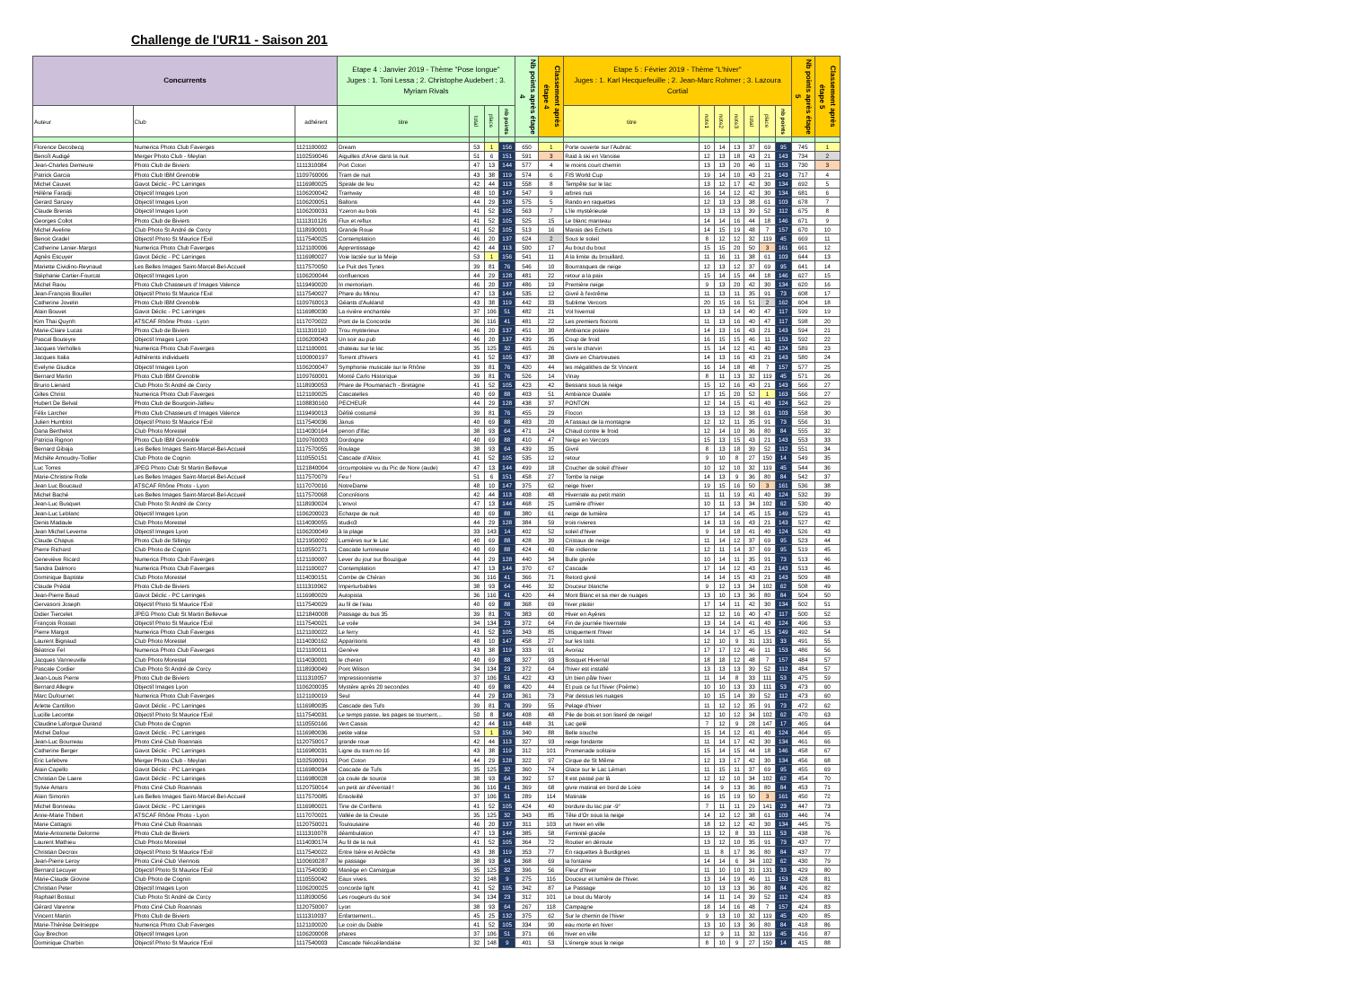Challenge de l'UR11 - Saison 201
| Concurrents | | | Etape 4 : Janvier 2019 - Thème "Pose longue" Juges : 1. Toni Lessa ; 2. Christophe Audebert ; 3. Myriam Rivals | | | | Nb points après étape 4 | Classement après étape 4 | Etape 5 : Février 2019 - Thème "L'hiver" Juges : 1. Karl Hecquefeuille ; 2. Jean-Marc Rohmer ; 3. Lazoura Cortial | | | | | | | Nb points après étape 5 | Classement après étape 5 |
| --- | --- | --- | --- | --- | --- | --- | --- | --- | --- | --- | --- | --- | --- | --- | --- | --- | --- |
| Auteur | Club | adhérent | titre | total | place | nb points | | | titre | note1 | note2 | note3 | total | place | nb points | | |
| Florence Decobecq | Numerica Photo Club Faverges | 1121100002 | Dream | 53 | 1 | 156 | 650 | 1 | Porte ouverte sur l'Aubrac | 10 | 14 | 13 | 37 | 69 | 95 | 745 | 1 |
| Benoît Audigé | Merger Photo Club - Meylan | 1102590046 | Aiguilles d'Arve dans la nuit | 51 | 6 | 151 | 591 | 3 | Raid à ski en Vanoise | 12 | 13 | 18 | 43 | 21 | 143 | 734 | 2 |
| Jean-Charles Demeure | Photo Club de Biviers | 1111310084 | Port Coton | 47 | 13 | 144 | 577 | 4 | le moins court chemin | 13 | 13 | 20 | 46 | 11 | 153 | 730 | 3 |
| Patrick Garcia | Photo Club IBM Grenoble | 1109760006 | Tram de nuit | 43 | 38 | 119 | 574 | 6 | FIS World Cup | 19 | 14 | 10 | 43 | 21 | 143 | 717 | 4 |
| Michel Cauvet | Gavot Déclic - PC Larringes | 1116980025 | Spirale de feu | 42 | 44 | 113 | 558 | 8 | Tempête sur le lac | 13 | 12 | 17 | 42 | 30 | 134 | 692 | 5 |
| Hélène Faradji | Objectif Images Lyon | 1106200042 | Tramway | 48 | 10 | 147 | 547 | 9 | arbres nus | 16 | 14 | 12 | 42 | 30 | 134 | 681 | 6 |
| Gerard Sanzey | Objectif Images Lyon | 1106200051 | Ballons | 44 | 29 | 128 | 575 | 5 | Rando en raquettes | 12 | 13 | 13 | 38 | 61 | 103 | 678 | 7 |
| Claude Brenas | Objectif Images Lyon | 1106200031 | Yzeron au bois | 41 | 52 | 105 | 563 | 7 | L'ile mystérieuse | 13 | 13 | 13 | 39 | 52 | 112 | 675 | 8 |
| Georges Collot | Photo Club de Biviers | 1111310126 | Flux et reflux | 41 | 52 | 105 | 525 | 15 | Le blanc manteau | 14 | 14 | 16 | 44 | 18 | 146 | 671 | 9 |
| Michel Aveline | Club Photo St André de Corcy | 1118930001 | Grande Roue | 41 | 52 | 105 | 513 | 16 | Marais des Echets | 14 | 15 | 19 | 48 | 7 | 157 | 670 | 10 |
| Benoit Gradel | Objectif Photo St Maurice l'Exil | 1117540025 | Contemplation | 46 | 20 | 137 | 624 | 2 | Sous le soleil | 8 | 12 | 12 | 32 | 119 | 45 | 669 | 11 |
| Catherine Lanier-Margot | Numerica Photo Club Faverges | 1121100006 | Apprentissage | 42 | 44 | 113 | 500 | 17 | Au bout du bout | 15 | 15 | 20 | 50 | 3 | 161 | 661 | 12 |
| Agnès Escuyer | Gavot Déclic - PC Larringes | 1116980027 | Voie lactée sur la Meije | 53 | 1 | 156 | 541 | 11 | A la limite du brouillard. | 11 | 16 | 11 | 38 | 61 | 103 | 644 | 13 |
| Mariette Cividino-Reynaud | Les Belles Images Saint-Marcel-Bel-Accueil | 1117570050 | Le Puit des Tynes | 39 | 81 | 76 | 546 | 10 | Bourrasques de neige | 12 | 13 | 12 | 37 | 69 | 95 | 641 | 14 |
| Stéphanie Cartier-Fourcat | Objectif Images Lyon | 1106200044 | confluences | 44 | 29 | 128 | 481 | 22 | retour a la paix | 15 | 14 | 15 | 44 | 18 | 146 | 627 | 15 |
| Michel Raou | Photo Club Chasseurs d' Images Valence | 1119490020 | In memoriam. | 46 | 20 | 137 | 486 | 19 | Première neige | 9 | 13 | 20 | 42 | 30 | 134 | 620 | 16 |
| Jean-François Bouillet | Objectif Photo St Maurice l'Exil | 1117540027 | Phare du Minou | 47 | 13 | 144 | 535 | 12 | Givré à l'extrême | 11 | 13 | 11 | 35 | 91 | 73 | 608 | 17 |
| Catherine Jovelin | Photo Club IBM Grenoble | 1109760013 | Géants d'Aukland | 43 | 38 | 119 | 442 | 33 | Sublime Vercors | 20 | 15 | 16 | 51 | 2 | 162 | 604 | 18 |
| Alain Bouvet | Gavot Déclic - PC Larringes | 1116980030 | La rivière enchantée | 37 | 106 | 51 | 482 | 21 | Vol hivernal | 13 | 13 | 14 | 40 | 47 | 117 | 599 | 19 |
| Kim Thai Quynh | ATSCAF Rhône Photo - Lyon | 1117070022 | Pont de la Concorde | 36 | 116 | 41 | 481 | 22 | Les premiers flocons | 11 | 13 | 16 | 40 | 47 | 117 | 598 | 20 |
| Marie-Claire Lucas | Photo Club de Biviers | 1111310110 | Trou mysterieux | 46 | 20 | 137 | 451 | 30 | Ambiance polaire | 14 | 13 | 16 | 43 | 21 | 143 | 594 | 21 |
| Pascal Bouteyre | Objectif Images Lyon | 1106200043 | Un soir au pub | 46 | 20 | 137 | 439 | 35 | Coup de froid | 16 | 15 | 15 | 46 | 11 | 153 | 592 | 22 |
| Jacques Verholles | Numerica Photo Club Faverges | 1121100001 | chateau sur le lac | 35 | 125 | 32 | 465 | 26 | vers le charvin | 15 | 14 | 12 | 41 | 40 | 124 | 589 | 23 |
| Jacques Italia | Adhérents individuels | 1100000197 | Torrent d'hivers | 41 | 52 | 105 | 437 | 38 | Givre en Chartreuses | 14 | 13 | 16 | 43 | 21 | 143 | 580 | 24 |
| Evelyne Giudice | Objectif Images Lyon | 1106200047 | Symphonie musicale sur le Rhône | 39 | 81 | 76 | 420 | 44 | les mégalithes de St Vincent | 16 | 14 | 18 | 48 | 7 | 157 | 577 | 25 |
| Bernard Martin | Photo Club IBM Grenoble | 1109760001 | Monté Carlo Historique | 39 | 81 | 76 | 526 | 14 | Vinay | 8 | 11 | 13 | 32 | 119 | 45 | 571 | 26 |
| Bruno Lienard | Club Photo St André de Corcy | 1118930053 | Phare de Ploumanac'h - Bretagne | 41 | 52 | 105 | 423 | 42 | Bessans sous la neige | 15 | 12 | 16 | 43 | 21 | 143 | 566 | 27 |
| Gilles Christ | Numerica Photo Club Faverges | 1121100025 | Cascatelles | 40 | 69 | 88 | 403 | 51 | Ambiance Ouatée | 17 | 15 | 20 | 52 | 1 | 163 | 566 | 27 |
| Hubert De Belval | Photo Club de Bourgoin-Jallieu | 1108830160 | PECHEUR | 44 | 29 | 128 | 438 | 37 | PONTON | 12 | 14 | 15 | 41 | 40 | 124 | 562 | 29 |
| Félix Larcher | Photo Club Chasseurs d' Images Valence | 1119490013 | Défilé costumé | 39 | 81 | 76 | 455 | 29 | Flocon | 13 | 13 | 12 | 38 | 61 | 103 | 558 | 30 |
| Julien Humblot | Objectif Photo St Maurice l'Exil | 1117540036 | Janus | 40 | 69 | 88 | 483 | 20 | A l'assaut de la montagne | 12 | 12 | 11 | 35 | 91 | 73 | 556 | 31 |
| Dana Berthelot | Club Photo Morestel | 1114030164 | penon d'Ifac | 38 | 93 | 64 | 471 | 24 | Chaud contre le froid | 12 | 14 | 10 | 36 | 80 | 84 | 555 | 32 |
| Patricia Rignon | Photo Club IBM Grenoble | 1109760003 | Dordogne | 40 | 69 | 88 | 410 | 47 | Neige en Vercors | 15 | 13 | 15 | 43 | 21 | 143 | 553 | 33 |
| Bernard Gibaja | Les Belles Images Saint-Marcel-Bel-Accueil | 1117570055 | Roulage | 38 | 93 | 64 | 439 | 35 | Givré | 8 | 13 | 18 | 39 | 52 | 112 | 551 | 34 |
| Michèle Amoudry-Tiollier | Club Photo de Cognin | 1110550151 | Cascade d'Alloix | 41 | 52 | 105 | 535 | 12 | retour | 9 | 10 | 8 | 27 | 150 | 14 | 549 | 35 |
| Luc Torres | JPEG Photo Club St Martin Bellevue | 1121840004 | circumpolaire vu du Pic de Nore (aude) | 47 | 13 | 144 | 499 | 18 | Coucher de soleil d'hiver | 10 | 12 | 10 | 32 | 119 | 45 | 544 | 36 |
| Marie-Christine Rolle | Les Belles Images Saint-Marcel-Bel-Accueil | 1117570079 | Feu ! | 51 | 6 | 151 | 458 | 27 | Tombe la neige | 14 | 13 | 9 | 36 | 80 | 84 | 542 | 37 |
| Jean Luc Boucaud | ATSCAF Rhône Photo - Lyon | 1117070016 | NotreDame | 48 | 10 | 147 | 375 | 62 | neige hiver | 19 | 15 | 16 | 50 | 3 | 161 | 536 | 38 |
| Michel Baché | Les Belles Images Saint-Marcel-Bel-Accueil | 1117570068 | Concrétions | 42 | 44 | 113 | 408 | 48 | Hivernale au petit matin | 11 | 11 | 19 | 41 | 40 | 124 | 532 | 39 |
| Jean-Luc Busquet | Club Photo St André de Corcy | 1118930024 | L'envol | 47 | 13 | 144 | 468 | 25 | Lumière d'hiver | 10 | 11 | 13 | 34 | 102 | 62 | 530 | 40 |
| Jean-Luc Leblanc | Objectif Images Lyon | 1106200023 | Echarpe de nuit | 40 | 69 | 88 | 380 | 61 | neige de lumière | 17 | 14 | 14 | 45 | 15 | 149 | 529 | 41 |
| Denis Madaule | Club Photo Morestel | 1114030055 | studio3 | 44 | 29 | 128 | 384 | 59 | trois rivieres | 14 | 13 | 16 | 43 | 21 | 143 | 527 | 42 |
| Jean Michel Leverne | Objectif Images Lyon | 1106200049 | à la plage | 33 | 143 | 14 | 402 | 52 | soleil d'hiver | 9 | 14 | 18 | 41 | 40 | 124 | 526 | 43 |
| Claude Chapus | Photo Club de Sillingy | 1121950002 | Lumières sur le Lac | 40 | 69 | 88 | 428 | 39 | Cristaux de neige | 11 | 14 | 12 | 37 | 69 | 95 | 523 | 44 |
| Pierre Richard | Club Photo de Cognin | 1110550271 | Cascade lumineuse | 40 | 69 | 88 | 424 | 40 | File indienne | 12 | 11 | 14 | 37 | 69 | 95 | 519 | 45 |
| Geneviève Ricard | Numerica Photo Club Faverges | 1121100007 | Lever du jour sur Bouzigue | 44 | 29 | 128 | 440 | 34 | Bulle givrée | 10 | 14 | 11 | 35 | 91 | 73 | 513 | 46 |
| Sandra Dalmoro | Numerica Photo Club Faverges | 1121100027 | Contemplation | 47 | 13 | 144 | 370 | 67 | Cascade | 17 | 14 | 12 | 43 | 21 | 143 | 513 | 46 |
| Dominique Baptiste | Club Photo Morestel | 1114030151 | Combe de Chéran | 36 | 116 | 41 | 366 | 71 | Retord givré | 14 | 14 | 15 | 43 | 21 | 143 | 509 | 48 |
| Claude Prédal | Photo Club de Biviers | 1111310062 | Imperturbables | 38 | 93 | 64 | 446 | 32 | Douceur blanche | 9 | 12 | 13 | 34 | 102 | 62 | 508 | 49 |
| Jean-Pierre Baud | Gavot Déclic - PC Larringes | 1116980029 | Autopista | 36 | 116 | 41 | 420 | 44 | Mont Blanc et sa mer de nuages | 13 | 10 | 13 | 36 | 80 | 84 | 504 | 50 |
| Gervasoni Joseph | Objectif Photo St Maurice l'Exil | 1117540029 | au fil de l'eau | 40 | 69 | 88 | 368 | 69 | hiver plaisir | 17 | 14 | 11 | 42 | 30 | 134 | 502 | 51 |
| Didier Tiercelet | JPEG Photo Club St Martin Bellevue | 1121840008 | Passage du bus 35 | 39 | 81 | 76 | 383 | 60 | Hiver en Ayères | 12 | 12 | 16 | 40 | 47 | 117 | 500 | 52 |
| François Rossat | Objectif Photo St Maurice l'Exil | 1117540021 | Le voile | 34 | 134 | 23 | 372 | 64 | Fin de journée hivernale | 13 | 14 | 14 | 41 | 40 | 124 | 496 | 53 |
| Pierre Margot | Numerica Photo Club Faverges | 1121100022 | Le ferry | 41 | 52 | 105 | 343 | 85 | Uniquement l'hiver | 14 | 14 | 17 | 45 | 15 | 149 | 492 | 54 |
| Laurent Bignaud | Club Photo Morestel | 1114030162 | Apparitions | 48 | 10 | 147 | 458 | 27 | sur les toits | 12 | 10 | 9 | 31 | 131 | 33 | 491 | 55 |
| Béatrice Fel | Numerica Photo Club Faverges | 1121100011 | Genève | 43 | 38 | 119 | 333 | 91 | Avoriaz | 17 | 17 | 12 | 46 | 11 | 153 | 486 | 56 |
| Jacques Vanneuville | Club Photo Morestel | 1114030001 | le cheran | 40 | 69 | 88 | 327 | 93 | Bosquet Hivernal | 18 | 18 | 12 | 48 | 7 | 157 | 484 | 57 |
| Pascale Cordier | Club Photo St André de Corcy | 1118930049 | Pont Wilson | 34 | 134 | 23 | 372 | 64 | l'hiver est installé | 13 | 13 | 13 | 39 | 52 | 112 | 484 | 57 |
| Jean-Louis Pierre | Photo Club de Biviers | 1111310057 | Impressionnisme | 37 | 106 | 51 | 422 | 43 | Un bien pâle hiver | 11 | 14 | 8 | 33 | 111 | 53 | 475 | 59 |
| Bernard Allegre | Objectif Images Lyon | 1106200035 | Mystère après 20 secondes | 40 | 69 | 88 | 420 | 44 | Et puis ce fut l'hiver (Poème) | 10 | 10 | 13 | 33 | 111 | 53 | 473 | 60 |
| Marc Dufournet | Numerica Photo Club Faverges | 1121100019 | Seul | 44 | 29 | 128 | 361 | 73 | Par dessus les nuages | 10 | 15 | 14 | 39 | 52 | 112 | 473 | 60 |
| Arlette Cantillon | Gavot Déclic - PC Larringes | 1116980035 | Cascade des Tufs | 39 | 81 | 76 | 399 | 55 | Pelage d'hiver | 11 | 12 | 12 | 35 | 91 | 73 | 472 | 62 |
| Lucille Lecomte | Objectif Photo St Maurice l'Exil | 1117540031 | Le temps passe, les pages se tournent... | 50 | 8 | 149 | 408 | 48 | Pile de bois et son liseré de neige! | 12 | 10 | 12 | 34 | 102 | 62 | 470 | 63 |
| Claudine Laforgue Durand | Club Photo de Cognin | 1110550166 | Vert Cassis | 42 | 44 | 113 | 448 | 31 | Lac gelé | 7 | 12 | 9 | 28 | 147 | 17 | 465 | 64 |
| Michel Dafour | Gavot Déclic - PC Larringes | 1116980036 | petite valse | 53 | 1 | 156 | 340 | 88 | Belle souche | 15 | 14 | 12 | 41 | 40 | 124 | 464 | 65 |
| Jean-Luc Bourreau | Photo Ciné Club Roannais | 1120750017 | grande roue | 42 | 44 | 113 | 327 | 93 | neige fondante | 11 | 14 | 17 | 42 | 30 | 134 | 461 | 66 |
| Catherine Berger | Gavot Déclic - PC Larringes | 1116980031 | Ligne du tram no 16 | 43 | 38 | 119 | 312 | 101 | Promenade solitaire | 15 | 14 | 15 | 44 | 18 | 146 | 458 | 67 |
| Eric Lefebvre | Merger Photo Club - Meylan | 1102590091 | Port Coton | 44 | 29 | 128 | 322 | 97 | Cirque de St Même | 12 | 13 | 17 | 42 | 30 | 134 | 456 | 68 |
| Alain Capello | Gavot Déclic - PC Larringes | 1116980034 | Cascade de Tufs | 35 | 125 | 32 | 360 | 74 | Glace sur le Lac Léman | 11 | 15 | 11 | 37 | 69 | 95 | 455 | 69 |
| Christian De Laere | Gavot Déclic - PC Larringes | 1116980028 | ça coule de source | 38 | 93 | 64 | 392 | 57 | Il est passé par là | 12 | 12 | 10 | 34 | 102 | 62 | 454 | 70 |
| Sylvie Amaro | Photo Ciné Club Roannais | 1120750014 | un petit air d'éventail ! | 36 | 116 | 41 | 369 | 68 | givre matinal en bord de Loire | 14 | 9 | 13 | 36 | 80 | 84 | 453 | 71 |
| Alain Simonin | Les Belles Images Saint-Marcel-Bel-Accueil | 1117570085 | Ensoleillé | 37 | 106 | 51 | 289 | 114 | Matinale | 16 | 15 | 19 | 50 | 3 | 161 | 450 | 72 |
| Michel Bonneau | Gavot Déclic - PC Larringes | 1116980021 | Tine de Conflens | 41 | 52 | 105 | 424 | 40 | bordure du lac par -9° | 7 | 11 | 11 | 29 | 141 | 23 | 447 | 73 |
| Anne-Marie Thibert | ATSCAF Rhône Photo - Lyon | 1117070021 | Vallée de la Creuse | 35 | 125 | 32 | 343 | 85 | Tête d'Or sous la neige | 14 | 12 | 12 | 38 | 61 | 103 | 446 | 74 |
| Marie Cattagni | Photo Ciné Club Roannais | 1120750021 | Toulousaine | 46 | 20 | 137 | 311 | 103 | un hiver en ville | 18 | 12 | 12 | 42 | 30 | 134 | 445 | 75 |
| Marie-Antoinette Delorme | Photo Club de Biviers | 1111310078 | déambulation | 47 | 13 | 144 | 385 | 58 | Feminité glacée | 13 | 12 | 8 | 33 | 111 | 53 | 438 | 76 |
| Laurent Mathieu | Club Photo Morestel | 1114030174 | Au fil de la nuit | 41 | 52 | 105 | 364 | 72 | Routier en déroute | 13 | 12 | 10 | 35 | 91 | 73 | 437 | 77 |
| Christian Decroix | Objectif Photo St Maurice l'Exil | 1117540022 | Entre Isère et Ardèche | 43 | 38 | 119 | 353 | 77 | En raquettes à Burdignes | 11 | 8 | 17 | 36 | 80 | 84 | 437 | 77 |
| Jean-Pierre Leroy | Photo Ciné Club Viennois | 1100690287 | le passage | 38 | 93 | 64 | 368 | 69 | la fontaine | 14 | 14 | 6 | 34 | 102 | 62 | 430 | 79 |
| Bernard Lecuyer | Objectif Photo St Maurice l'Exil | 1117540030 | Manège en Camargue | 35 | 125 | 32 | 396 | 56 | Fleur d'hiver | 11 | 10 | 10 | 31 | 131 | 33 | 429 | 80 |
| Marie-Claude Giovine | Club Photo de Cognin | 1110550042 | Eaux vives. | 32 | 148 | 9 | 275 | 116 | Douceur et lumière de l'hiver. | 13 | 14 | 19 | 46 | 11 | 153 | 428 | 81 |
| Christian Peter | Objectif Images Lyon | 1106200025 | concorde light | 41 | 52 | 105 | 342 | 87 | Le Passage | 10 | 13 | 13 | 36 | 80 | 84 | 426 | 82 |
| Raphaël Bossut | Club Photo St André de Corcy | 1118930056 | Les rougeurs du soir | 34 | 134 | 23 | 312 | 101 | Le bout du Maroly | 14 | 11 | 14 | 39 | 52 | 112 | 424 | 83 |
| Gérard Varenne | Photo Ciné Club Roannais | 1120750007 | Lyon | 38 | 93 | 64 | 267 | 118 | Campagne | 18 | 14 | 16 | 48 | 7 | 157 | 424 | 83 |
| Vincent Martin | Photo Club de Biviers | 1111310037 | Enfantement... | 45 | 25 | 132 | 375 | 62 | Sur le chemin de l'hiver | 9 | 13 | 10 | 32 | 119 | 45 | 420 | 85 |
| Marie-Thérèse Delnieppe | Numerica Photo Club Faverges | 1121100020 | Le coin du Diable | 41 | 52 | 105 | 334 | 90 | eau morte en hiver | 13 | 10 | 13 | 36 | 80 | 84 | 418 | 86 |
| Guy Brechon | Objectif Images Lyon | 1106200008 | phares | 37 | 106 | 51 | 371 | 66 | hiver en ville | 12 | 9 | 11 | 32 | 119 | 45 | 416 | 87 |
| Dominique Charbin | Objectif Photo St Maurice l'Exil | 1117540003 | Cascade Néozélandaise | 32 | 148 | 9 | 401 | 53 | L'énergie sous la neige | 8 | 10 | 9 | 27 | 150 | 14 | 415 | 88 |